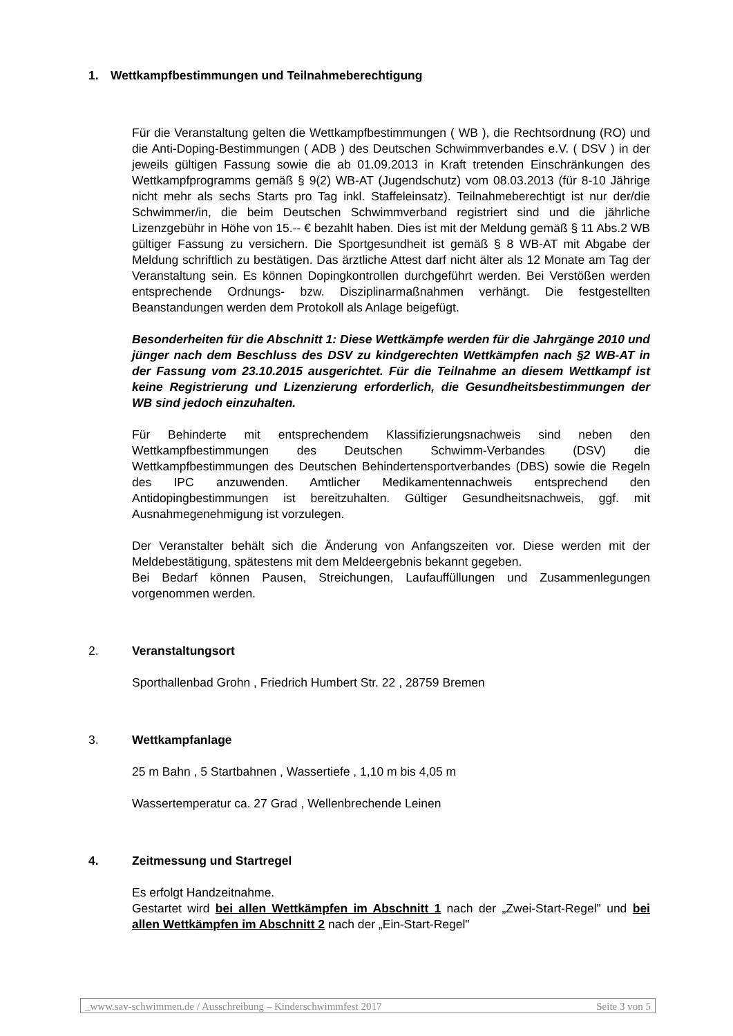1. Wettkampfbestimmungen und Teilnahmeberechtigung
Für die Veranstaltung gelten die Wettkampfbestimmungen ( WB ), die Rechtsordnung (RO) und die Anti-Doping-Bestimmungen ( ADB ) des Deutschen Schwimmverbandes e.V. ( DSV ) in der jeweils gültigen Fassung sowie die ab 01.09.2013 in Kraft tretenden Einschränkungen des Wettkampfprogramms gemäß § 9(2) WB-AT (Jugendschutz) vom 08.03.2013 (für 8-10 Jährige nicht mehr als sechs Starts pro Tag inkl. Staffeleinsatz). Teilnahmeberechtigt ist nur der/die Schwimmer/in, die beim Deutschen Schwimmverband registriert sind und die jährliche Lizenzgebühr in Höhe von 15.-- € bezahlt haben. Dies ist mit der Meldung gemäß § 11 Abs.2 WB gültiger Fassung zu versichern. Die Sportgesundheit ist gemäß § 8 WB-AT mit Abgabe der Meldung schriftlich zu bestätigen. Das ärztliche Attest darf nicht älter als 12 Monate am Tag der Veranstaltung sein. Es können Dopingkontrollen durchgeführt werden. Bei Verstößen werden entsprechende Ordnungs- bzw. Disziplinarmaßnahmen verhängt. Die festgestellten Beanstandungen werden dem Protokoll als Anlage beigefügt.
Besonderheiten für die Abschnitt 1: Diese Wettkämpfe werden für die Jahrgänge 2010 und jünger nach dem Beschluss des DSV zu kindgerechten Wettkämpfen nach §2 WB-AT in der Fassung vom 23.10.2015 ausgerichtet. Für die Teilnahme an diesem Wettkampf ist keine Registrierung und Lizenzierung erforderlich, die Gesundheitsbestimmungen der WB sind jedoch einzuhalten.
Für Behinderte mit entsprechendem Klassifizierungsnachweis sind neben den Wettkampfbestimmungen des Deutschen Schwimm-Verbandes (DSV) die Wettkampfbestimmungen des Deutschen Behindertensportverbandes (DBS) sowie die Regeln des IPC anzuwenden. Amtlicher Medikamentennachweis entsprechend den Antidopingbestimmungen ist bereitzuhalten. Gültiger Gesundheitsnachweis, ggf. mit Ausnahmegenehmigung ist vorzulegen.
Der Veranstalter behält sich die Änderung von Anfangszeiten vor. Diese werden mit der Meldebestätigung, spätestens mit dem Meldeergebnis bekannt gegeben.
Bei Bedarf können Pausen, Streichungen, Laufauffüllungen und Zusammenlegungen vorgenommen werden.
2. Veranstaltungsort
Sporthallenbad Grohn , Friedrich Humbert Str. 22 , 28759 Bremen
3. Wettkampfanlage
25 m Bahn , 5 Startbahnen , Wassertiefe , 1,10 m bis 4,05 m
Wassertemperatur ca. 27 Grad , Wellenbrechende Leinen
4. Zeitmessung und Startregel
Es erfolgt Handzeitnahme.
Gestartet wird bei allen Wettkämpfen im Abschnitt 1 nach der „Zwei-Start-Regel" und bei allen Wettkämpfen im Abschnitt 2 nach der „Ein-Start-Regel"
_www.sav-schwimmen.de / Ausschreibung – Kinderschwimmfest 2017 Seite 3 von 5